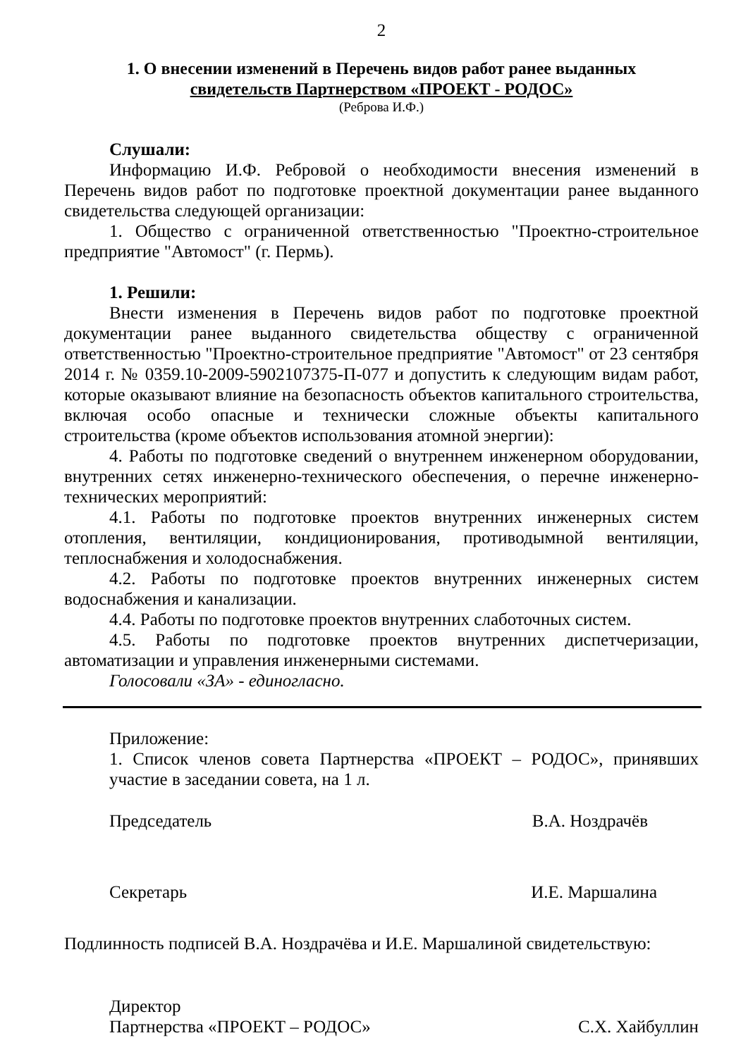2
1. О внесении изменений в Перечень видов работ ранее выданных
свидетельств Партнерством «ПРОЕКТ - РОДОС»
(Реброва И.Ф.)
Слушали:
Информацию И.Ф. Ребровой о необходимости внесения изменений в Перечень видов работ по подготовке проектной документации ранее выданного свидетельства следующей организации:
1. Общество с ограниченной ответственностью "Проектно-строительное предприятие "Автомост" (г. Пермь).
1. Решили:
Внести изменения в Перечень видов работ по подготовке проектной документации ранее выданного свидетельства обществу с ограниченной ответственностью "Проектно-строительное предприятие "Автомост" от 23 сентября 2014 г. № 0359.10-2009-5902107375-П-077 и допустить к следующим видам работ, которые оказывают влияние на безопасность объектов капитального строительства, включая особо опасные и технически сложные объекты капитального строительства (кроме объектов использования атомной энергии):
4. Работы по подготовке сведений о внутреннем инженерном оборудовании, внутренних сетях инженерно-технического обеспечения, о перечне инженерно-технических мероприятий:
4.1. Работы по подготовке проектов внутренних инженерных систем отопления, вентиляции, кондиционирования, противодымной вентиляции, теплоснабжения и холодоснабжения.
4.2. Работы по подготовке проектов внутренних инженерных систем водоснабжения и канализации.
4.4. Работы по подготовке проектов внутренних слаботочных систем.
4.5. Работы по подготовке проектов внутренних диспетчеризации, автоматизации и управления инженерными системами.
Голосовали «ЗА» - единогласно.
Приложение:
1. Список членов совета Партнерства «ПРОЕКТ – РОДОС», принявших участие в заседании совета, на 1 л.
Председатель В.А. Ноздрачёв
Секретарь И.Е. Маршалина
Подлинность подписей В.А. Ноздрачёва и И.Е. Маршалиной свидетельствую:
Директор
Партнерства «ПРОЕКТ – РОДОС» С.Х. Хайбуллин